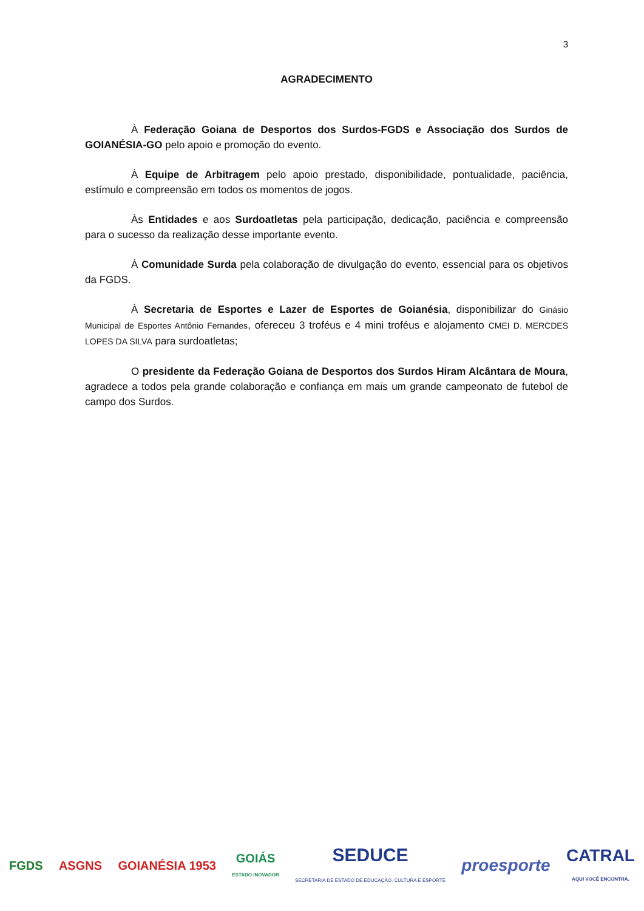3
AGRADECIMENTO
À Federação Goiana de Desportos dos Surdos-FGDS e Associação dos Surdos de GOIANÉSIA-GO pelo apoio e promoção do evento.
À Equipe de Arbitragem pelo apoio prestado, disponibilidade, pontualidade, paciência, estímulo e compreensão em todos os momentos de jogos.
Às Entidades e aos Surdoatletas pela participação, dedicação, paciência e compreensão para o sucesso da realização desse importante evento.
À Comunidade Surda pela colaboração de divulgação do evento, essencial para os objetivos da FGDS.
À Secretaria de Esportes e Lazer de Esportes de Goianésia, disponibilizar do Ginásio Municipal de Esportes Antônio Fernandes, ofereceu 3 troféus e 4 mini troféus e alojamento CMEI D. MERCDES LOPES DA SILVA para surdoatletas;
O presidente da Federação Goiana de Desportos dos Surdos Hiram Alcântara de Moura, agradece a todos pela grande colaboração e confiança em mais um grande campeonato de futebol de campo dos Surdos.
FGDS ASGNS GOIANÉSIA 1953
GOIÁS
ESTADO INOVADOR
SEDUCE
SECRETARIA DE ESTADO DE EDUCAÇÃO, CULTURA E ESPORTE
proesporte
CATRAL
AQUI VOCÊ ENCONTRA.